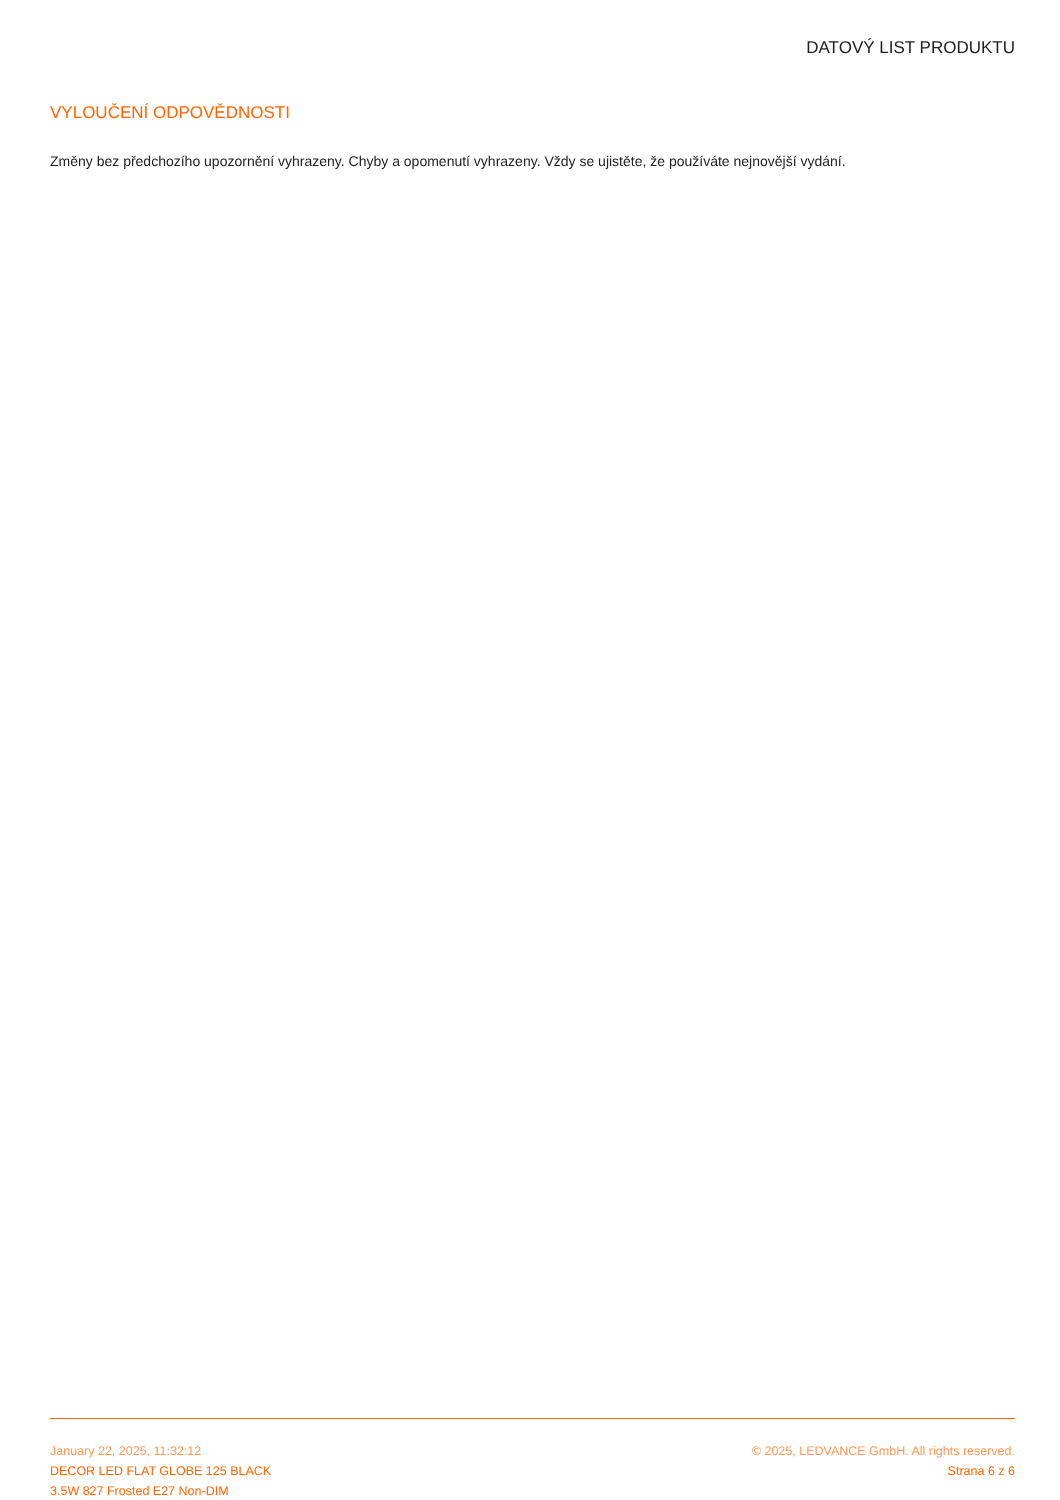DATOVÝ LIST PRODUKTU
VYLOUČENÍ ODPOVĚDNOSTI
Změny bez předchozího upozornění vyhrazeny. Chyby a opomenutí vyhrazeny. Vždy se ujistěte, že používáte nejnovější vydání.
January 22, 2025, 11:32:12
DECOR LED FLAT GLOBE 125 BLACK
3.5W 827 Frosted E27 Non-DIM
© 2025, LEDVANCE GmbH. All rights reserved.
Strana 6 z 6